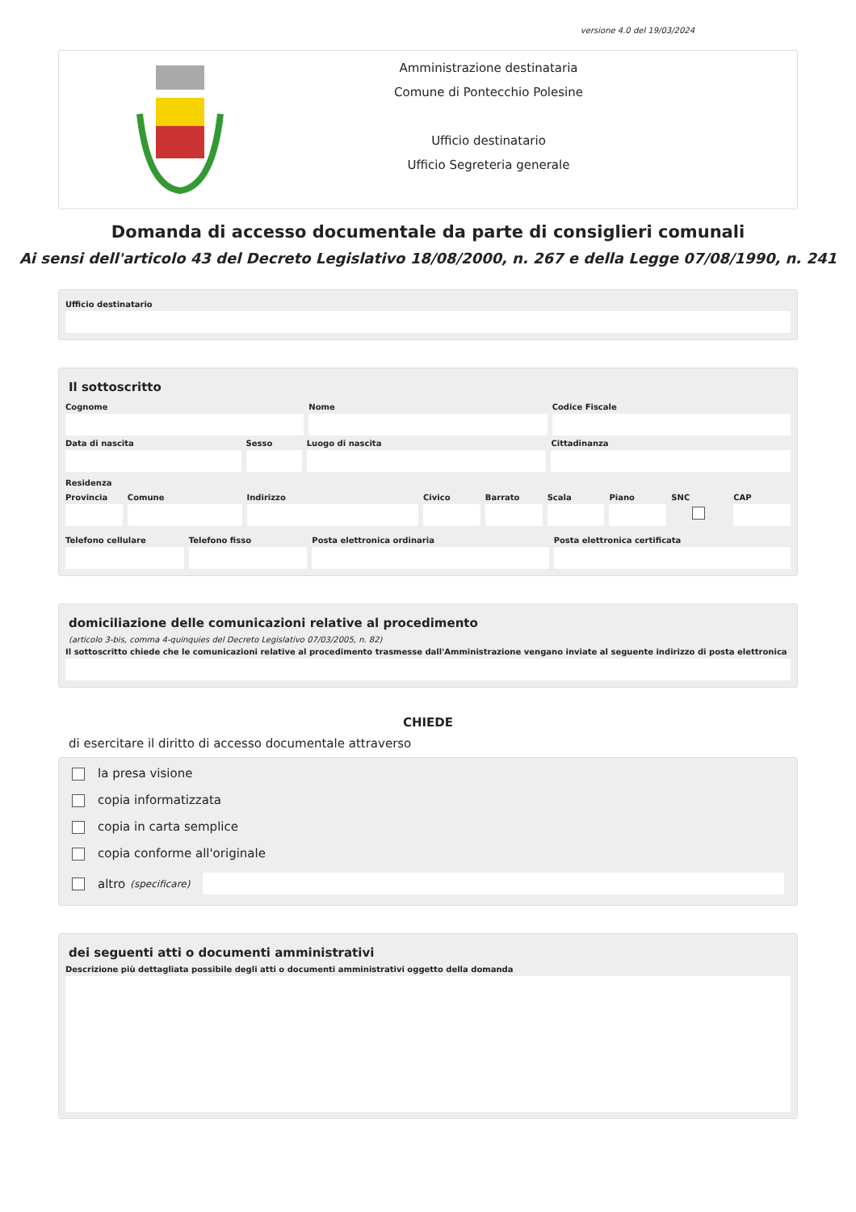versione 4.0 del 19/03/2024
Amministrazione destinataria
Comune di Pontecchio Polesine
Ufficio destinatario
Ufficio Segreteria generale
Domanda di accesso documentale da parte di consiglieri comunali
Ai sensi dell'articolo 43 del Decreto Legislativo 18/08/2000, n. 267 e della Legge 07/08/1990, n. 241
Ufficio destinatario
Il sottoscritto
Cognome Nome Codice Fiscale
Data di nascita Sesso Luogo di nascita Cittadinanza
Residenza
Provincia Comune Indirizzo Civico Barrato Scala Piano SNC CAP
Telefono cellulare Telefono fisso Posta elettronica ordinaria Posta elettronica certificata
domiciliazione delle comunicazioni relative al procedimento
(articolo 3-bis, comma 4-quinquies del Decreto Legislativo 07/03/2005, n. 82)
Il sottoscritto chiede che le comunicazioni relative al procedimento trasmesse dall'Amministrazione vengano inviate al seguente indirizzo di posta elettronica
CHIEDE
di esercitare il diritto di accesso documentale attraverso
la presa visione
copia informatizzata
copia in carta semplice
copia conforme all'originale
altro (specificare)
dei seguenti atti o documenti amministrativi
Descrizione più dettagliata possibile degli atti o documenti amministrativi oggetto della domanda